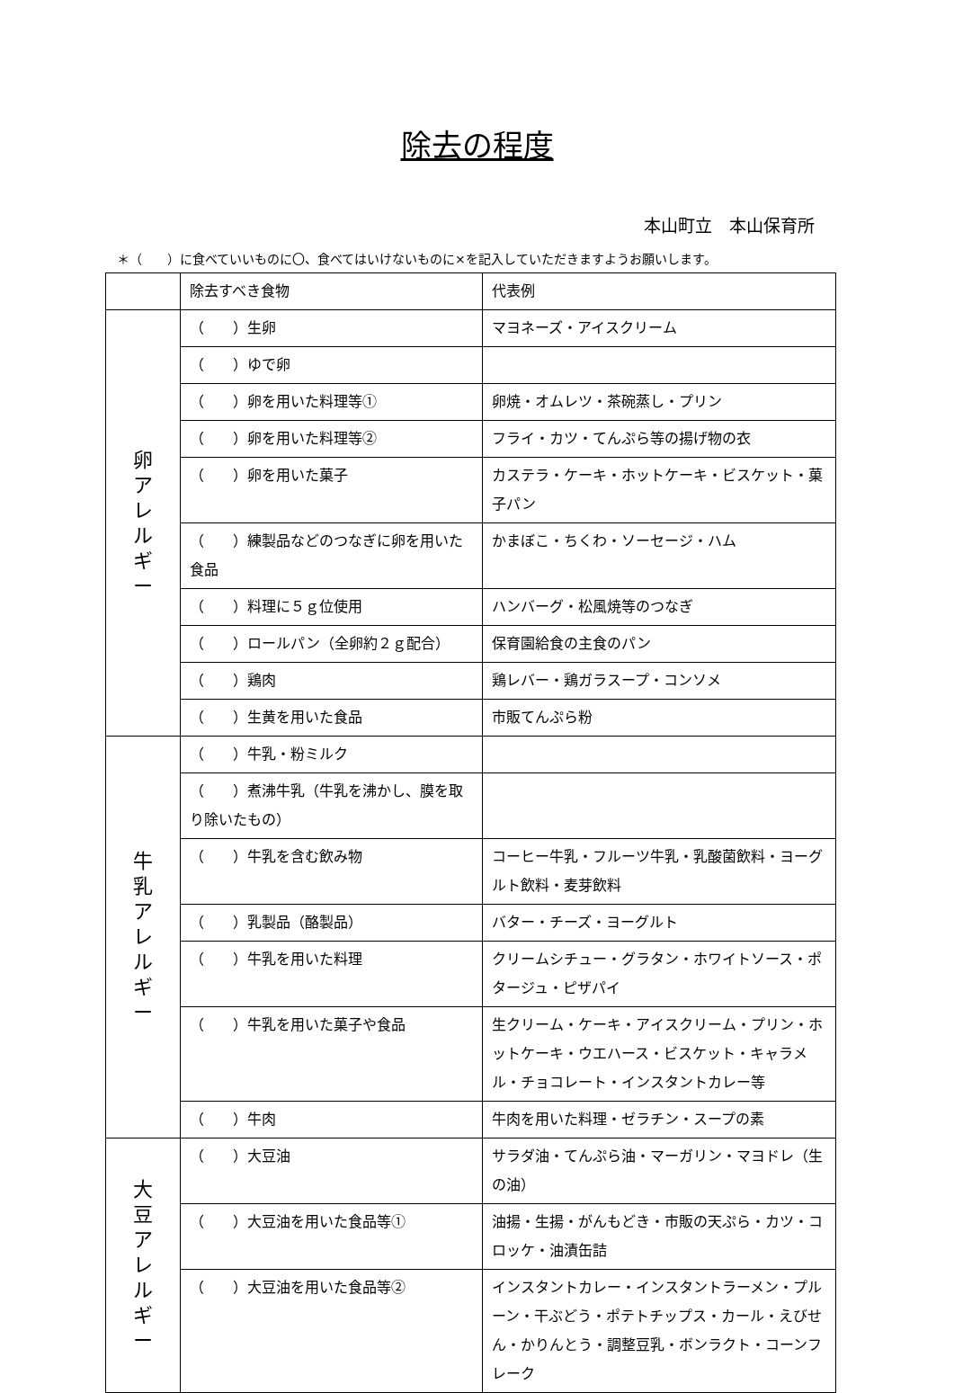除去の程度
本山町立　本山保育所
＊（　　）に食べていいものに〇、食べてはいけないものに×を記入していただきますようお願いします。
| | 除去すべき食物 | 代表例 |
| --- | --- | --- |
| 卵 ア レ ル ギ ー | （ ）生卵 | マヨネーズ・アイスクリーム |
| | （ ）ゆで卵 | |
| | （ ）卵を用いた料理等① | 卵焼・オムレツ・茶碗蒸し・プリン |
| | （ ）卵を用いた料理等② | フライ・カツ・てんぷら等の揚げ物の衣 |
| | （ ）卵を用いた菓子 | カステラ・ケーキ・ホットケーキ・ビスケット・菓子パン |
| | （ ）練製品などのつなぎに卵を用いた食品 | かまぼこ・ちくわ・ソーセージ・ハム |
| | （ ）料理に５ｇ位使用 | ハンバーグ・松風焼等のつなぎ |
| | （ ）ロールパン（全卵約２ｇ配合） | 保育園給食の主食のパン |
| | （ ）鶏肉 | 鶏レバー・鶏ガラスープ・コンソメ |
| | （ ）生黄を用いた食品 | 市販てんぷら粉 |
| 牛 乳 ア レ ル ギ ー | （ ）牛乳・粉ミルク | |
| | （ ）煮沸牛乳（牛乳を沸かし、膜を取り除いたもの） | |
| | （ ）牛乳を含む飲み物 | コーヒー牛乳・フルーツ牛乳・乳酸菌飲料・ヨーグルト飲料・麦芽飲料 |
| | （ ）乳製品（酪製品） | バター・チーズ・ヨーグルト |
| | （ ）牛乳を用いた料理 | クリームシチュー・グラタン・ホワイトソース・ポタージュ・ピザパイ |
| | （ ）牛乳を用いた菓子や食品 | 生クリーム・ケーキ・アイスクリーム・プリン・ホットケーキ・ウエハース・ビスケット・キャラメル・チョコレート・インスタントカレー等 |
| | （ ）牛肉 | 牛肉を用いた料理・ゼラチン・スープの素 |
| 大 豆 ア レ ル ギ ー | （ ）大豆油 | サラダ油・てんぷら油・マーガリン・マヨドレ（生の油） |
| | （ ）大豆油を用いた食品等① | 油揚・生揚・がんもどき・市販の天ぷら・カツ・コロッケ・油漬缶詰 |
| | （ ）大豆油を用いた食品等② | インスタントカレー・インスタントラーメン・プルーン・干ぶどう・ポテトチップス・カール・えびせん・かりんとう・調整豆乳・ボンラクト・コーンフレーク |